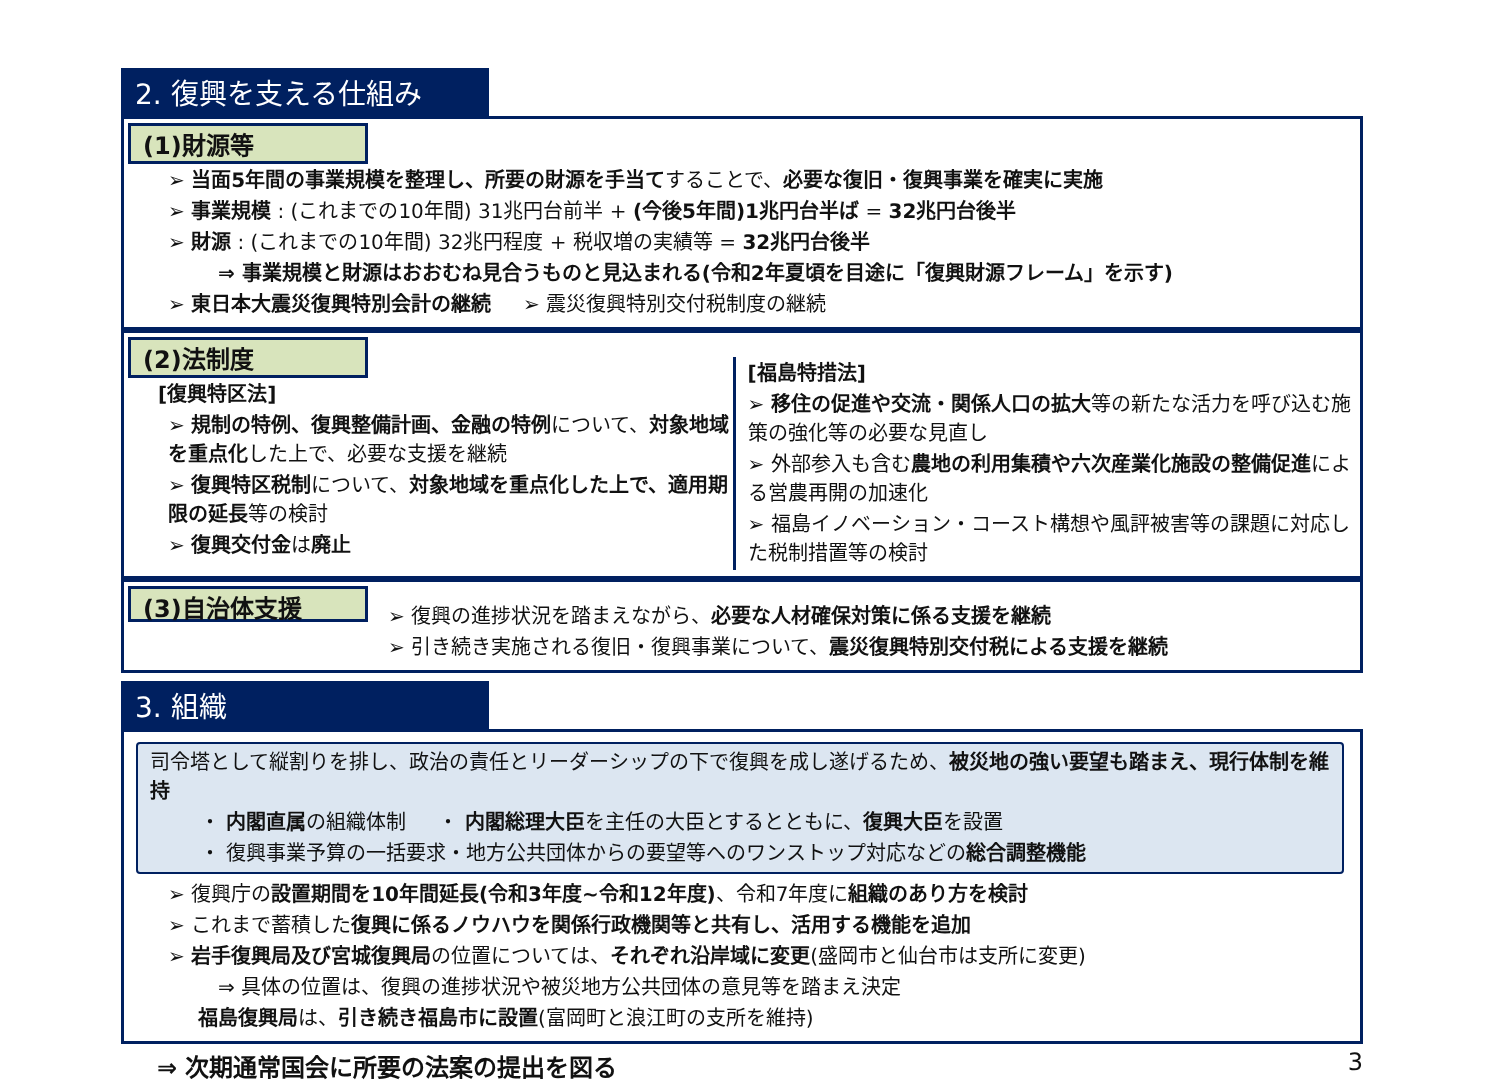2. 復興を支える仕組み
(1)財源等
➢ 当面5年間の事業規模を整理し、所要の財源を手当てすることで、必要な復旧・復興事業を確実に実施
➢ 事業規模 : (これまでの10年間) 31兆円台前半 + (今後5年間)1兆円台半ば = 32兆円台後半
➢ 財源 : (これまでの10年間) 32兆円程度 + 税収増の実績等 = 32兆円台後半
⇒ 事業規模と財源はおおむね見合うものと見込まれる(令和2年夏頃を目途に「復興財源フレーム」を示す)
➢ 東日本大震災復興特別会計の継続 ➢ 震災復興特別交付税制度の継続
(2)法制度
[復興特区法]
➢ 規制の特例、復興整備計画、金融の特例について、対象地域を重点化した上で、必要な支援を継続
➢ 復興特区税制について、対象地域を重点化した上で、適用期限の延長等の検討
➢ 復興交付金は廃止
[福島特措法]
➢ 移住の促進や交流・関係人口の拡大等の新たな活力を呼び込む施策の強化等の必要な見直し
➢ 外部参入も含む農地の利用集積や六次産業化施設の整備促進による営農再開の加速化
➢ 福島イノベーション・コースト構想や風評被害等の課題に対応した税制措置等の検討
(3)自治体支援
➢ 復興の進捗状況を踏まえながら、必要な人材確保対策に係る支援を継続
➢ 引き続き実施される復旧・復興事業について、震災復興特別交付税による支援を継続
3. 組織
司令塔として縦割りを排し、政治の責任とリーダーシップの下で復興を成し遂げるため、被災地の強い要望も踏まえ、現行体制を維持
・ 内閣直属の組織体制 ・ 内閣総理大臣を主任の大臣とするとともに、復興大臣を設置
・ 復興事業予算の一括要求・地方公共団体からの要望等へのワンストップ対応などの総合調整機能
➢ 復興庁の設置期間を10年間延長(令和3年度~令和12年度)、令和7年度に組織のあり方を検討
➢ これまで蓄積した復興に係るノウハウを関係行政機関等と共有し、活用する機能を追加
➢ 岩手復興局及び宮城復興局の位置については、それぞれ沿岸域に変更(盛岡市と仙台市は支所に変更)
⇒ 具体の位置は、復興の進捗状況や被災地方公共団体の意見等を踏まえ決定
福島復興局は、引き続き福島市に設置(富岡町と浪江町の支所を維持)
⇒ 次期通常国会に所要の法案の提出を図る 3